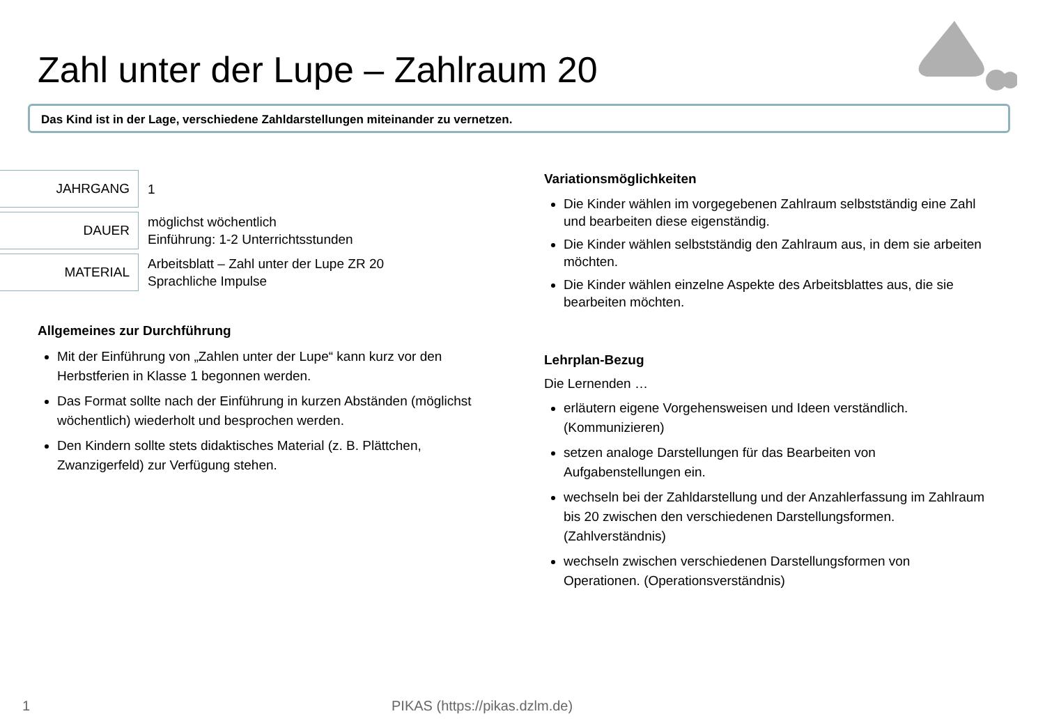Zahl unter der Lupe – Zahlraum 20
Das Kind ist in der Lage, verschiedene Zahldarstellungen miteinander zu vernetzen.
| JAHRGANG | 1 |
| DAUER | möglichst wöchentlich Einführung: 1-2 Unterrichtsstunden |
| MATERIAL | Arbeitsblatt – Zahl unter der Lupe ZR 20 Sprachliche Impulse |
Allgemeines zur Durchführung
Mit der Einführung von „Zahlen unter der Lupe“ kann kurz vor den Herbstferien in Klasse 1 begonnen werden.
Das Format sollte nach der Einführung in kurzen Abständen (möglichst wöchentlich) wiederholt und besprochen werden.
Den Kindern sollte stets didaktisches Material (z. B. Plättchen, Zwanzigerfeld) zur Verfügung stehen.
Variationsmöglichkeiten
Die Kinder wählen im vorgegebenen Zahlraum selbstständig eine Zahl und bearbeiten diese eigenständig.
Die Kinder wählen selbstständig den Zahlraum aus, in dem sie arbeiten möchten.
Die Kinder wählen einzelne Aspekte des Arbeitsblattes aus, die sie bearbeiten möchten.
Lehrplan-Bezug
Die Lernenden …
erläutern eigene Vorgehensweisen und Ideen verständlich. (Kommunizieren)
setzen analoge Darstellungen für das Bearbeiten von Aufgabenstellungen ein.
wechseln bei der Zahldarstellung und der Anzahlerfassung im Zahlraum bis 20 zwischen den verschiedenen Darstellungsformen. (Zahlverständnis)
wechseln zwischen verschiedenen Darstellungsformen von Operationen. (Operationsverständnis)
1 PIKAS (https://pikas.dzlm.de)